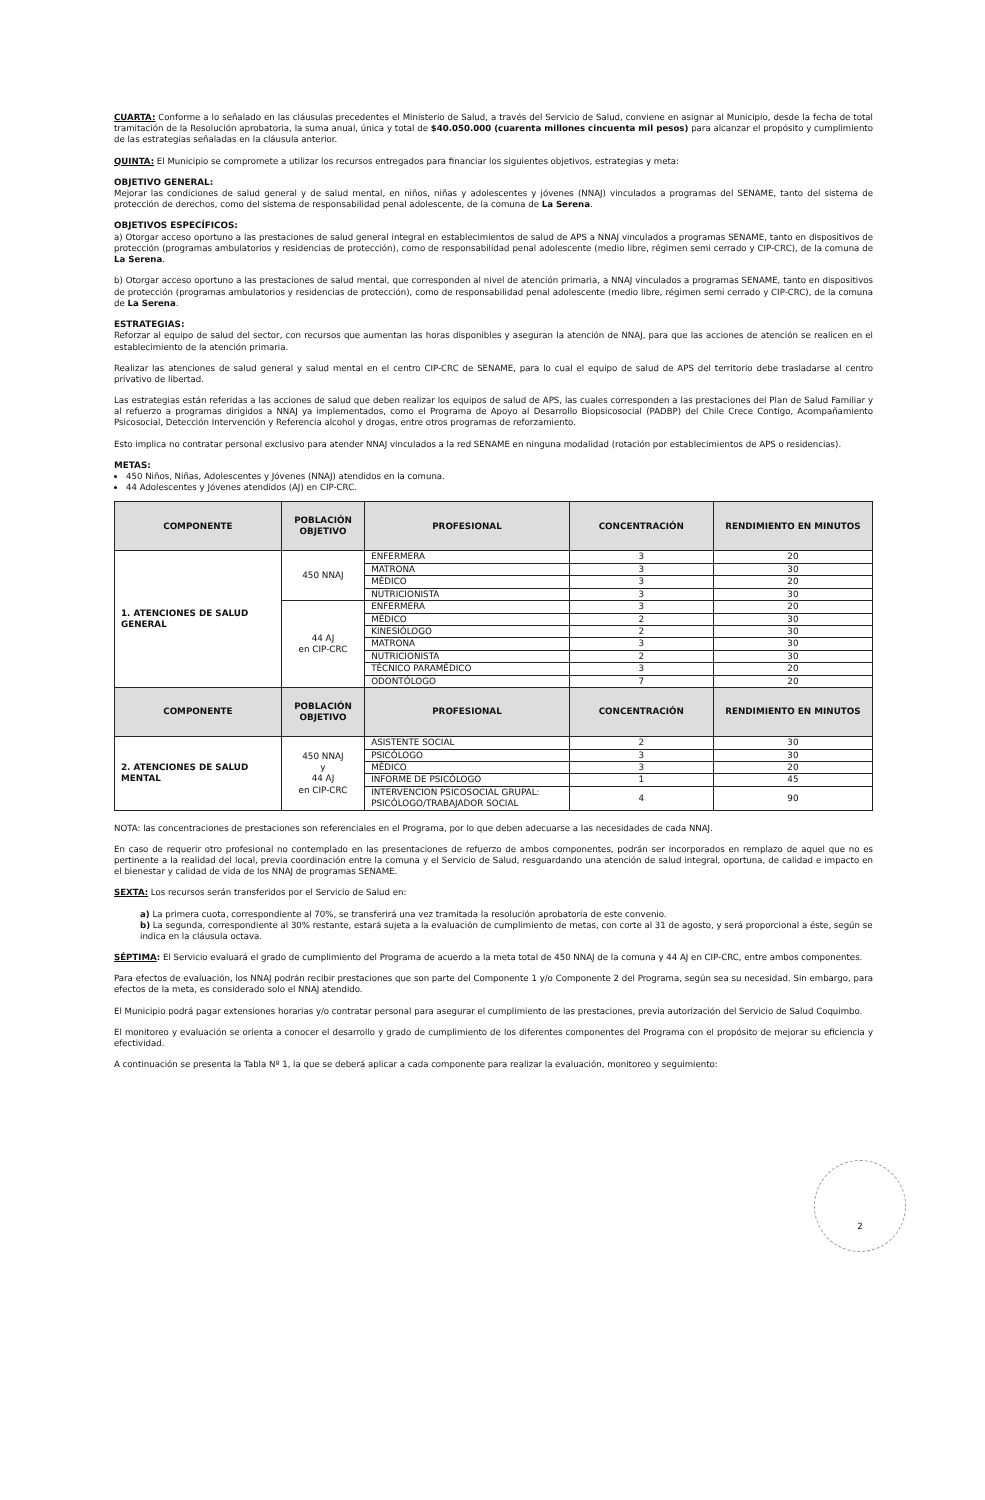CUARTA: Conforme a lo señalado en las cláusulas precedentes el Ministerio de Salud, a través del Servicio de Salud, conviene en asignar al Municipio, desde la fecha de total tramitación de la Resolución aprobatoria, la suma anual, única y total de $40.050.000 (cuarenta millones cincuenta mil pesos) para alcanzar el propósito y cumplimiento de las estrategias señaladas en la cláusula anterior.
QUINTA: El Municipio se compromete a utilizar los recursos entregados para financiar los siguientes objetivos, estrategias y meta:
OBJETIVO GENERAL:
Mejorar las condiciones de salud general y de salud mental, en niños, niñas y adolescentes y jóvenes (NNAJ) vinculados a programas del SENAME, tanto del sistema de protección de derechos, como del sistema de responsabilidad penal adolescente, de la comuna de La Serena.
OBJETIVOS ESPECÍFICOS:
a) Otorgar acceso oportuno a las prestaciones de salud general integral en establecimientos de salud de APS a NNAJ vinculados a programas SENAME, tanto en dispositivos de protección (programas ambulatorios y residencias de protección), como de responsabilidad penal adolescente (medio libre, régimen semi cerrado y CIP-CRC), de la comuna de La Serena.
b) Otorgar acceso oportuno a las prestaciones de salud mental, que corresponden al nivel de atención primaria, a NNAJ vinculados a programas SENAME, tanto en dispositivos de protección (programas ambulatorios y residencias de protección), como de responsabilidad penal adolescente (medio libre, régimen semi cerrado y CIP-CRC), de la comuna de La Serena.
ESTRATEGIAS:
Reforzar al equipo de salud del sector, con recursos que aumentan las horas disponibles y aseguran la atención de NNAJ, para que las acciones de atención se realicen en el establecimiento de la atención primaria.
Realizar las atenciones de salud general y salud mental en el centro CIP-CRC de SENAME, para lo cual el equipo de salud de APS del territorio debe trasladarse al centro privativo de libertad.
Las estrategias están referidas a las acciones de salud que deben realizar los equipos de salud de APS, las cuales corresponden a las prestaciones del Plan de Salud Familiar y al refuerzo a programas dirigidos a NNAJ ya implementados, como el Programa de Apoyo al Desarrollo Biopsicosocial (PADBP) del Chile Crece Contigo, Acompañamiento Psicosocial, Detección Intervención y Referencia alcohol y drogas, entre otros programas de reforzamiento.
Esto implica no contratar personal exclusivo para atender NNAJ vinculados a la red SENAME en ninguna modalidad (rotación por establecimientos de APS o residencias).
METAS:
450 Niños, Niñas, Adolescentes y Jóvenes (NNAJ) atendidos en la comuna.
44 Adolescentes y Jóvenes atendidos (AJ) en CIP-CRC.
| COMPONENTE | POBLACIÓN OBJETIVO | PROFESIONAL | CONCENTRACIÓN | RENDIMIENTO EN MINUTOS |
| --- | --- | --- | --- | --- |
| 1. ATENCIONES DE SALUD GENERAL | 450 NNAJ | ENFERMERA | 3 | 20 |
| | | MATRONA | 3 | 30 |
| | | MÉDICO | 3 | 20 |
| | | NUTRICIONISTA | 3 | 30 |
| | 44 AJ en CIP-CRC | ENFERMERA | 3 | 20 |
| | | MÉDICO | 2 | 30 |
| | | KINESIÓLOGO | 2 | 30 |
| | | MATRONA | 3 | 30 |
| | | NUTRICIONISTA | 2 | 30 |
| | | TÉCNICO PARAMÉDICO | 3 | 20 |
| | | ODONTÓLOGO | 7 | 20 |
| COMPONENTE | POBLACIÓN OBJETIVO | PROFESIONAL | CONCENTRACIÓN | RENDIMIENTO EN MINUTOS |
| 2. ATENCIONES DE SALUD MENTAL | 450 NNAJ y 44 AJ en CIP-CRC | ASISTENTE SOCIAL | 2 | 30 |
| | | PSICÓLOGO | 3 | 30 |
| | | MÉDICO | 3 | 20 |
| | | INFORME DE PSICÓLOGO | 1 | 45 |
| | | INTERVENCION PSICOSOCIAL GRUPAL: PSICÓLOGO/TRABAJADOR SOCIAL | 4 | 90 |
NOTA: las concentraciones de prestaciones son referenciales en el Programa, por lo que deben adecuarse a las necesidades de cada NNAJ.
En caso de requerir otro profesional no contemplado en las presentaciones de refuerzo de ambos componentes, podrán ser incorporados en remplazo de aquel que no es pertinente a la realidad del local, previa coordinación entre la comuna y el Servicio de Salud, resguardando una atención de salud integral, oportuna, de calidad e impacto en el bienestar y calidad de vida de los NNAJ de programas SENAME.
SEXTA: Los recursos serán transferidos por el Servicio de Salud en:
a) La primera cuota, correspondiente al 70%, se transferirá una vez tramitada la resolución aprobatoria de este convenio.
b) La segunda, correspondiente al 30% restante, estará sujeta a la evaluación de cumplimiento de metas, con corte al 31 de agosto, y será proporcional a éste, según se indica en la cláusula octava.
SÉPTIMA: El Servicio evaluará el grado de cumplimiento del Programa de acuerdo a la meta total de 450 NNAJ de la comuna y 44 AJ en CIP-CRC, entre ambos componentes.
Para efectos de evaluación, los NNAJ podrán recibir prestaciones que son parte del Componente 1 y/o Componente 2 del Programa, según sea su necesidad. Sin embargo, para efectos de la meta, es considerado solo el NNAJ atendido.
El Municipio podrá pagar extensiones horarias y/o contratar personal para asegurar el cumplimiento de las prestaciones, previa autorización del Servicio de Salud Coquimbo.
El monitoreo y evaluación se orienta a conocer el desarrollo y grado de cumplimiento de los diferentes componentes del Programa con el propósito de mejorar su eficiencia y efectividad.
A continuación se presenta la Tabla Nº 1, la que se deberá aplicar a cada componente para realizar la evaluación, monitoreo y seguimiento:
2